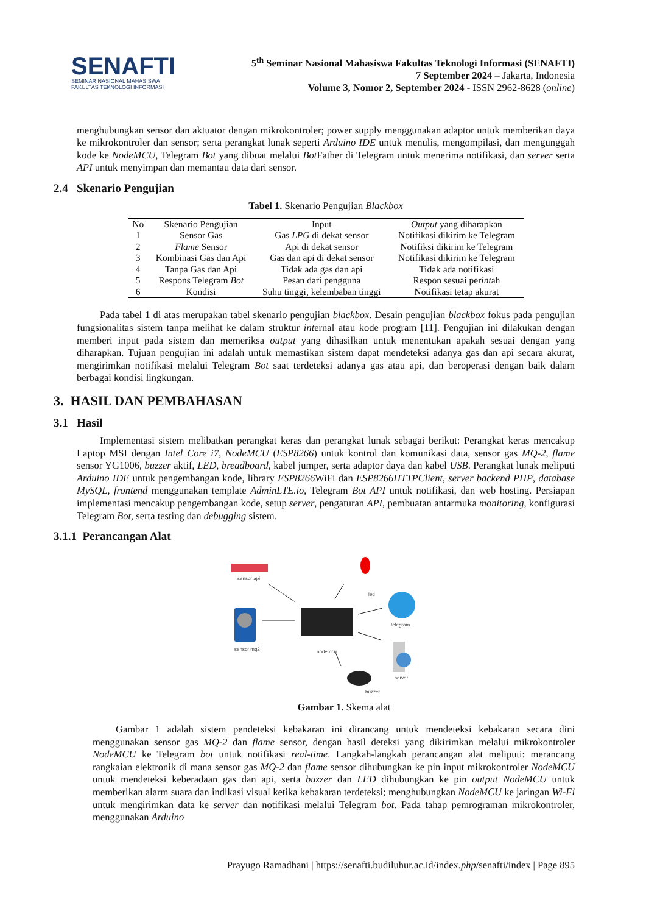SENAFTI
SEMINAR NASIONAL MAHASISWA
FAKULTAS TEKNOLOGI INFORMASI
5<sup>th</sup> Seminar Nasional Mahasiswa Fakultas Teknologi Informasi (SENAFTI)
7 September 2024 – Jakarta, Indonesia
Volume 3, Nomor 2, September 2024 - ISSN 2962-8628 (online)
menghubungkan sensor dan aktuator dengan mikrokontroler; power supply menggunakan adaptor untuk memberikan daya ke mikrokontroler dan sensor; serta perangkat lunak seperti Arduino IDE untuk menulis, mengompilasi, dan mengunggah kode ke NodeMCU, Telegram Bot yang dibuat melalui Bot Father di Telegram untuk menerima notifikasi, dan server serta API untuk menyimpan dan memantau data dari sensor.
2.4 Skenario Pengujian
Tabel 1. Skenario Pengujian Blackbox
| No | Skenario Pengujian | Input | Output yang diharapkan |
| --- | --- | --- | --- |
| 1 | Sensor Gas | Gas LPG di dekat sensor | Notifikasi dikirim ke Telegram |
| 2 | Flame Sensor | Api di dekat sensor | Notifiksi dikirim ke Telegram |
| 3 | Kombinasi Gas dan Api | Gas dan api di dekat sensor | Notifikasi dikirim ke Telegram |
| 4 | Tanpa Gas dan Api | Tidak ada gas dan api | Tidak ada notifikasi |
| 5 | Respons Telegram Bot | Pesan dari pengguna | Respon sesuai per int ah |
| 6 | Kondisi | Suhu tinggi, kelembaban tinggi | Notifikasi tetap akurat |
Pada tabel 1 di atas merupakan tabel skenario pengujian blackbox. Desain pengujian blackbox fokus pada pengujian fungsionalitas sistem tanpa melihat ke dalam struktur internal atau kode program [11]. Pengujian ini dilakukan dengan memberi input pada sistem dan memeriksa output yang dihasilkan untuk menentukan apakah sesuai dengan yang diharapkan. Tujuan pengujian ini adalah untuk memastikan sistem dapat mendeteksi adanya gas dan api secara akurat, mengirimkan notifikasi melalui Telegram Bot saat terdeteksi adanya gas atau api, dan beroperasi dengan baik dalam berbagai kondisi lingkungan.
3. HASIL DAN PEMBAHASAN
3.1 Hasil
Implementasi sistem melibatkan perangkat keras dan perangkat lunak sebagai berikut: Perangkat keras mencakup Laptop MSI dengan Intel Core i7, NodeMCU (ESP8266) untuk kontrol dan komunikasi data, sensor gas MQ-2, flame sensor YG1006, buzzer aktif, LED, breadboard, kabel jumper, serta adaptor daya dan kabel USB. Perangkat lunak meliputi Arduino IDE untuk pengembangan kode, library ESP8266 WiFi dan ESP8266HTTPClient, server backend PHP, database MySQL, frontend menggunakan template AdminLTE.io, Telegram Bot API untuk notifikasi, dan web hosting. Persiapan implementasi mencakup pengembangan kode, setup server, pengaturan API, pembuatan antarmuka monitoring, konfigurasi Telegram Bot, serta testing dan debugging sistem.
3.1.1 Perancangan Alat
sensor api
sensor mq2 nodemcu
led
telegram
server
buzzer
Gambar 1. Skema alat
Gambar 1 adalah sistem pendeteksi kebakaran ini dirancang untuk mendeteksi kebakaran secara dini menggunakan sensor gas MQ-2 dan flame sensor, dengan hasil deteksi yang dikirimkan melalui mikrokontroler NodeMCU ke Telegram bot untuk notifikasi real-time. Langkah-langkah perancangan alat meliputi: merancang rangkaian elektronik di mana sensor gas MQ-2 dan flame sensor dihubungkan ke pin input mikrokontroler NodeMCU untuk mendeteksi keberadaan gas dan api, serta buzzer dan LED dihubungkan ke pin output NodeMCU untuk memberikan alarm suara dan indikasi visual ketika kebakaran terdeteksi; menghubungkan NodeMCU ke jaringan Wi-Fi untuk mengirimkan data ke server dan notifikasi melalui Telegram bot. Pada tahap pemrograman mikrokontroler, menggunakan Arduino
Prayugo Ramadhani | https://senafti.budiluhur.ac.id/index.php/senafti/index | Page 895